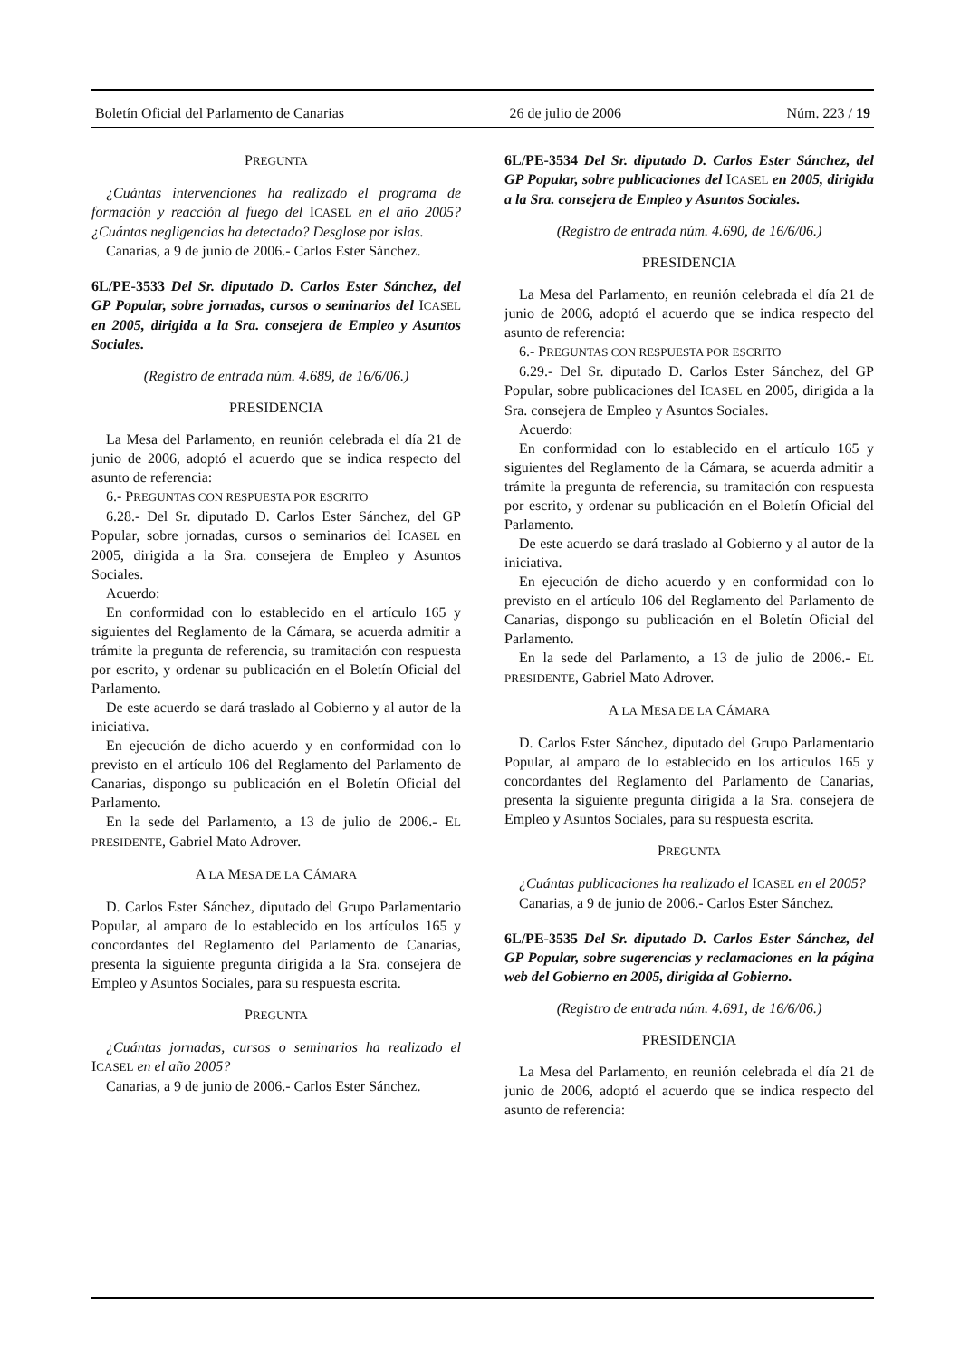Boletín Oficial del Parlamento de Canarias 26 de julio de 2006 Núm. 223 / 19
PREGUNTA
¿Cuántas intervenciones ha realizado el programa de formación y reacción al fuego del ICASEL en el año 2005? ¿Cuántas negligencias ha detectado? Desglose por islas.
Canarias, a 9 de junio de 2006.- Carlos Ester Sánchez.
6L/PE-3533 Del Sr. diputado D. Carlos Ester Sánchez, del GP Popular, sobre jornadas, cursos o seminarios del ICASEL en 2005, dirigida a la Sra. consejera de Empleo y Asuntos Sociales.
(Registro de entrada núm. 4.689, de 16/6/06.)
PRESIDENCIA
La Mesa del Parlamento, en reunión celebrada el día 21 de junio de 2006, adoptó el acuerdo que se indica respecto del asunto de referencia:
6.- PREGUNTAS CON RESPUESTA POR ESCRITO
6.28.- Del Sr. diputado D. Carlos Ester Sánchez, del GP Popular, sobre jornadas, cursos o seminarios del ICASEL en 2005, dirigida a la Sra. consejera de Empleo y Asuntos Sociales.
Acuerdo:
En conformidad con lo establecido en el artículo 165 y siguientes del Reglamento de la Cámara, se acuerda admitir a trámite la pregunta de referencia, su tramitación con respuesta por escrito, y ordenar su publicación en el Boletín Oficial del Parlamento.
De este acuerdo se dará traslado al Gobierno y al autor de la iniciativa.
En ejecución de dicho acuerdo y en conformidad con lo previsto en el artículo 106 del Reglamento del Parlamento de Canarias, dispongo su publicación en el Boletín Oficial del Parlamento.
En la sede del Parlamento, a 13 de julio de 2006.- EL PRESIDENTE, Gabriel Mato Adrover.
A LA MESA DE LA CÁMARA
D. Carlos Ester Sánchez, diputado del Grupo Parlamentario Popular, al amparo de lo establecido en los artículos 165 y concordantes del Reglamento del Parlamento de Canarias, presenta la siguiente pregunta dirigida a la Sra. consejera de Empleo y Asuntos Sociales, para su respuesta escrita.
PREGUNTA
¿Cuántas jornadas, cursos o seminarios ha realizado el ICASEL en el año 2005?
Canarias, a 9 de junio de 2006.- Carlos Ester Sánchez.
6L/PE-3534 Del Sr. diputado D. Carlos Ester Sánchez, del GP Popular, sobre publicaciones del ICASEL en 2005, dirigida a la Sra. consejera de Empleo y Asuntos Sociales.
(Registro de entrada núm. 4.690, de 16/6/06.)
PRESIDENCIA
La Mesa del Parlamento, en reunión celebrada el día 21 de junio de 2006, adoptó el acuerdo que se indica respecto del asunto de referencia:
6.- PREGUNTAS CON RESPUESTA POR ESCRITO
6.29.- Del Sr. diputado D. Carlos Ester Sánchez, del GP Popular, sobre publicaciones del ICASEL en 2005, dirigida a la Sra. consejera de Empleo y Asuntos Sociales.
Acuerdo:
En conformidad con lo establecido en el artículo 165 y siguientes del Reglamento de la Cámara, se acuerda admitir a trámite la pregunta de referencia, su tramitación con respuesta por escrito, y ordenar su publicación en el Boletín Oficial del Parlamento.
De este acuerdo se dará traslado al Gobierno y al autor de la iniciativa.
En ejecución de dicho acuerdo y en conformidad con lo previsto en el artículo 106 del Reglamento del Parlamento de Canarias, dispongo su publicación en el Boletín Oficial del Parlamento.
En la sede del Parlamento, a 13 de julio de 2006.- EL PRESIDENTE, Gabriel Mato Adrover.
A LA MESA DE LA CÁMARA
D. Carlos Ester Sánchez, diputado del Grupo Parlamentario Popular, al amparo de lo establecido en los artículos 165 y concordantes del Reglamento del Parlamento de Canarias, presenta la siguiente pregunta dirigida a la Sra. consejera de Empleo y Asuntos Sociales, para su respuesta escrita.
PREGUNTA
¿Cuántas publicaciones ha realizado el ICASEL en el 2005?
Canarias, a 9 de junio de 2006.- Carlos Ester Sánchez.
6L/PE-3535 Del Sr. diputado D. Carlos Ester Sánchez, del GP Popular, sobre sugerencias y reclamaciones en la página web del Gobierno en 2005, dirigida al Gobierno.
(Registro de entrada núm. 4.691, de 16/6/06.)
PRESIDENCIA
La Mesa del Parlamento, en reunión celebrada el día 21 de junio de 2006, adoptó el acuerdo que se indica respecto del asunto de referencia: